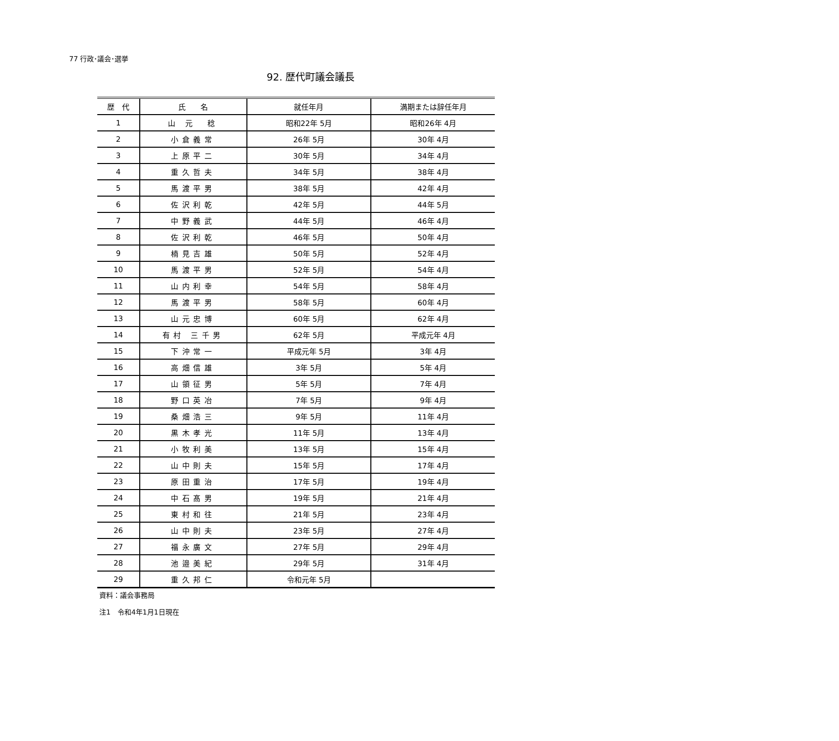77 行政･議会･選挙
92. 歴代町議会議長
| 歴 代 | 氏 名 | 就任年月 | 満期または辞任年月 |
| --- | --- | --- | --- |
| 1 | 山 元 稔 | 昭和22年 5月 | 昭和26年 4月 |
| 2 | 小倉義常 | 26年 5月 | 30年 4月 |
| 3 | 上原平二 | 30年 5月 | 34年 4月 |
| 4 | 重久哲夫 | 34年 5月 | 38年 4月 |
| 5 | 馬渡平男 | 38年 5月 | 42年 4月 |
| 6 | 佐沢利乾 | 42年 5月 | 44年 5月 |
| 7 | 中野義武 | 44年 5月 | 46年 4月 |
| 8 | 佐沢利乾 | 46年 5月 | 50年 4月 |
| 9 | 楠見吉雄 | 50年 5月 | 52年 4月 |
| 10 | 馬渡平男 | 52年 5月 | 54年 4月 |
| 11 | 山内利幸 | 54年 5月 | 58年 4月 |
| 12 | 馬渡平男 | 58年 5月 | 60年 4月 |
| 13 | 山元忠博 | 60年 5月 | 62年 4月 |
| 14 | 有村 三千男 | 62年 5月 | 平成元年 4月 |
| 15 | 下沖常一 | 平成元年 5月 | 3年 4月 |
| 16 | 高畑信雄 | 3年 5月 | 5年 4月 |
| 17 | 山領征男 | 5年 5月 | 7年 4月 |
| 18 | 野口英冶 | 7年 5月 | 9年 4月 |
| 19 | 桑畑浩三 | 9年 5月 | 11年 4月 |
| 20 | 黒木孝光 | 11年 5月 | 13年 4月 |
| 21 | 小牧利美 | 13年 5月 | 15年 4月 |
| 22 | 山中則夫 | 15年 5月 | 17年 4月 |
| 23 | 原田重治 | 17年 5月 | 19年 4月 |
| 24 | 中石髙男 | 19年 5月 | 21年 4月 |
| 25 | 東村和往 | 21年 5月 | 23年 4月 |
| 26 | 山中則夫 | 23年 5月 | 27年 4月 |
| 27 | 福永廣文 | 27年 5月 | 29年 4月 |
| 28 | 池邉美紀 | 29年 5月 | 31年 4月 |
| 29 | 重久邦仁 | 令和元年 5月 | |
資料：議会事務局
注1　令和4年1月1日現在